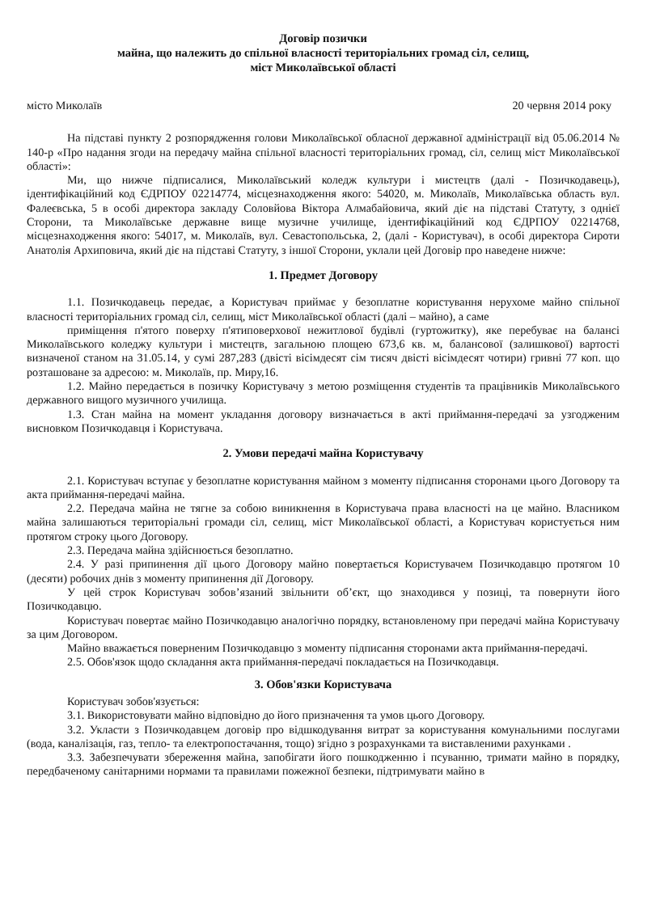Договір позички
майна, що належить до спільної власності територіальних громад сіл, селищ,
міст Миколаївської області
місто Миколаїв 20 червня 2014 року
На підставі пункту 2 розпорядження голови Миколаївської обласної державної адміністрації від 05.06.2014 № 140-р «Про надання згоди на передачу майна спільної власності територіальних громад, сіл, селищ міст Миколаївської області»:
Ми, що нижче підписалися, Миколаївський коледж культури і мистецтв (далі - Позичкодавець), ідентифікаційний код ЄДРПОУ 02214774, місцезнаходження якого: 54020, м. Миколаїв, Миколаївська область вул. Фалеєвська, 5 в особі директора закладу Соловйова Віктора Алмабайовича, який діє на підставі Статуту, з однієї Сторони, та Миколаївське державне вище музичне училище, ідентифікаційний код ЄДРПОУ 02214768, місцезнаходження якого: 54017, м. Миколаїв, вул. Севастопольська, 2, (далі - Користувач), в особі директора Сироти Анатолія Архиповича, який діє на підставі Статуту, з іншої Сторони, уклали цей Договір про наведене нижче:
1. Предмет Договору
1.1. Позичкодавець передає, а Користувач приймає у безоплатне користування нерухоме майно спільної власності територіальних громад сіл, селищ, міст Миколаївської області (далі – майно), а саме
приміщення п'ятого поверху п'ятиповерхової нежитлової будівлі (гуртожитку), яке перебуває на балансі Миколаївського коледжу культури і мистецтв, загальною площею 673,6 кв. м, балансової (залишкової) вартості визначеної станом на 31.05.14, у сумі 287,283 (двісті вісімдесят сім тисяч двісті вісімдесят чотири) гривні 77 коп. що розташоване за адресою: м. Миколаїв, пр. Миру,16.
1.2. Майно передається в позичку Користувачу з метою розміщення студентів та працівників Миколаївського державного вищого музичного училища.
1.3. Стан майна на момент укладання договору визначається в акті приймання-передачі за узгодженим висновком Позичкодавця і Користувача.
2. Умови передачі майна Користувачу
2.1. Користувач вступає у безоплатне користування майном з моменту підписання сторонами цього Договору та акта приймання-передачі майна.
2.2. Передача майна не тягне за собою виникнення в Користувача права власності на це майно. Власником майна залишаються територіальні громади сіл, селищ, міст Миколаївської області, а Користувач користується ним протягом строку цього Договору.
2.3. Передача майна здійснюється безоплатно.
2.4. У разі припинення дії цього Договору майно повертається Користувачем Позичкодавцю протягом 10 (десяти) робочих днів з моменту припинення дії Договору.
У цей строк Користувач зобов’язаний звільнити об’єкт, що знаходився у позиці, та повернути його Позичкодавцю.
Користувач повертає майно Позичкодавцю аналогічно порядку, встановленому при передачі майна Користувачу за цим Договором.
Майно вважається поверненим Позичкодавцю з моменту підписання сторонами акта приймання-передачі.
2.5. Обов'язок щодо складання акта приймання-передачі покладається на Позичкодавця.
3. Обов'язки Користувача
Користувач зобов'язується:
3.1. Використовувати майно відповідно до його призначення та умов цього Договору.
3.2. Укласти з Позичкодавцем договір про відшкодування витрат за користування комунальними послугами (вода, каналізація, газ, тепло- та електропостачання, тощо) згідно з розрахунками та виставленими рахунками .
3.3. Забезпечувати збереження майна, запобігати його пошкодженню і псуванню, тримати майно в порядку, передбаченому санітарними нормами та правилами пожежної безпеки, підтримувати майно в